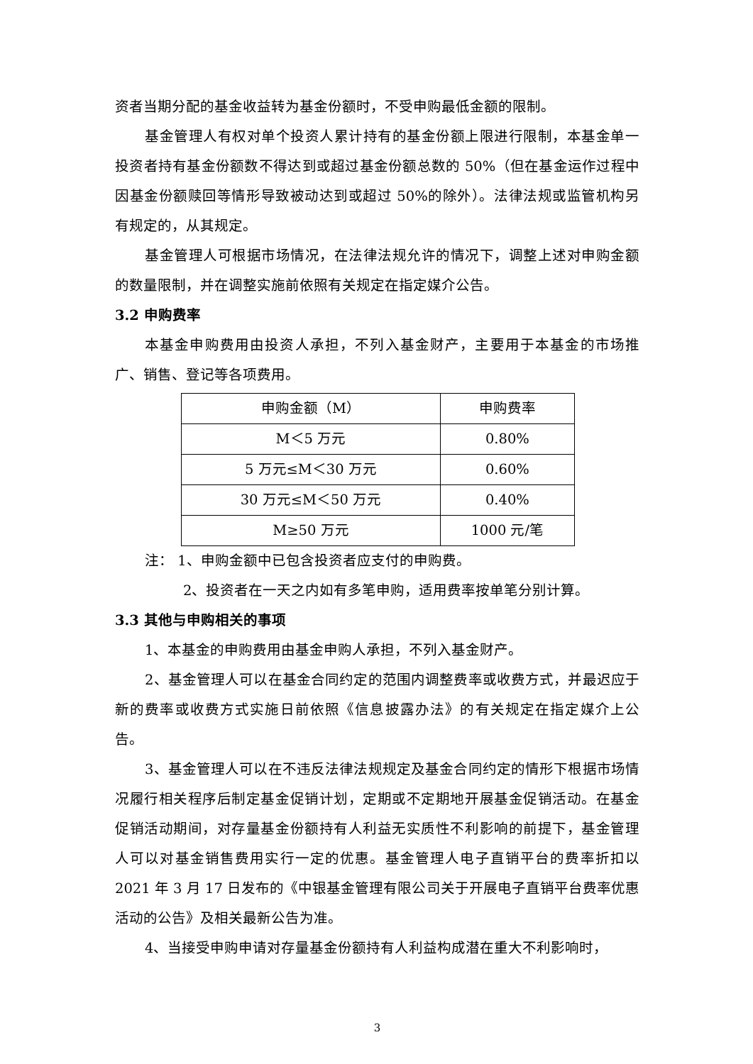资者当期分配的基金收益转为基金份额时，不受申购最低金额的限制。
基金管理人有权对单个投资人累计持有的基金份额上限进行限制，本基金单一投资者持有基金份额数不得达到或超过基金份额总数的 50%（但在基金运作过程中因基金份额赎回等情形导致被动达到或超过 50%的除外）。法律法规或监管机构另有规定的，从其规定。
基金管理人可根据市场情况，在法律法规允许的情况下，调整上述对申购金额的数量限制，并在调整实施前依照有关规定在指定媒介公告。
3.2 申购费率
本基金申购费用由投资人承担，不列入基金财产，主要用于本基金的市场推广、销售、登记等各项费用。
| 申购金额（M） | 申购费率 |
| M＜5 万元 | 0.80% |
| 5 万元≤M＜30 万元 | 0.60% |
| 30 万元≤M＜50 万元 | 0.40% |
| M≥50 万元 | 1000 元/笔 |
注： 1、申购金额中已包含投资者应支付的申购费。
2、投资者在一天之内如有多笔申购，适用费率按单笔分别计算。
3.3 其他与申购相关的事项
1、本基金的申购费用由基金申购人承担，不列入基金财产。
2、基金管理人可以在基金合同约定的范围内调整费率或收费方式，并最迟应于新的费率或收费方式实施日前依照《信息披露办法》的有关规定在指定媒介上公告。
3、基金管理人可以在不违反法律法规规定及基金合同约定的情形下根据市场情况履行相关程序后制定基金促销计划，定期或不定期地开展基金促销活动。在基金促销活动期间，对存量基金份额持有人利益无实质性不利影响的前提下，基金管理人可以对基金销售费用实行一定的优惠。基金管理人电子直销平台的费率折扣以 2021 年 3 月 17 日发布的《中银基金管理有限公司关于开展电子直销平台费率优惠活动的公告》及相关最新公告为准。
4、当接受申购申请对存量基金份额持有人利益构成潜在重大不利影响时，
3